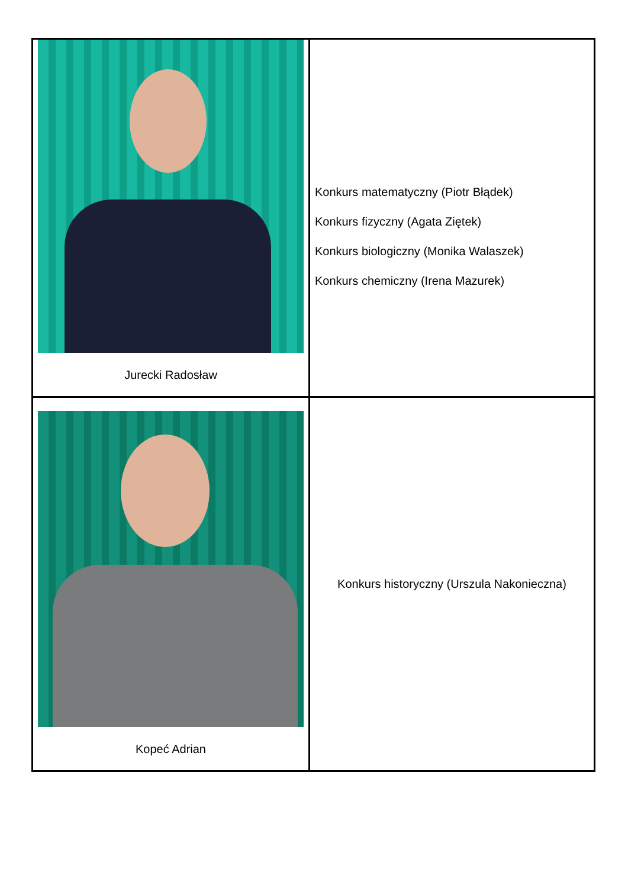| Jurecki Radosław | Konkurs matematyczny (Piotr Błądek) Konkurs fizyczny (Agata Ziętek) Konkurs biologiczny (Monika Walaszek) Konkurs chemiczny (Irena Mazurek) |
| Kopeć Adrian | Konkurs historyczny (Urszula Nakonieczna) |